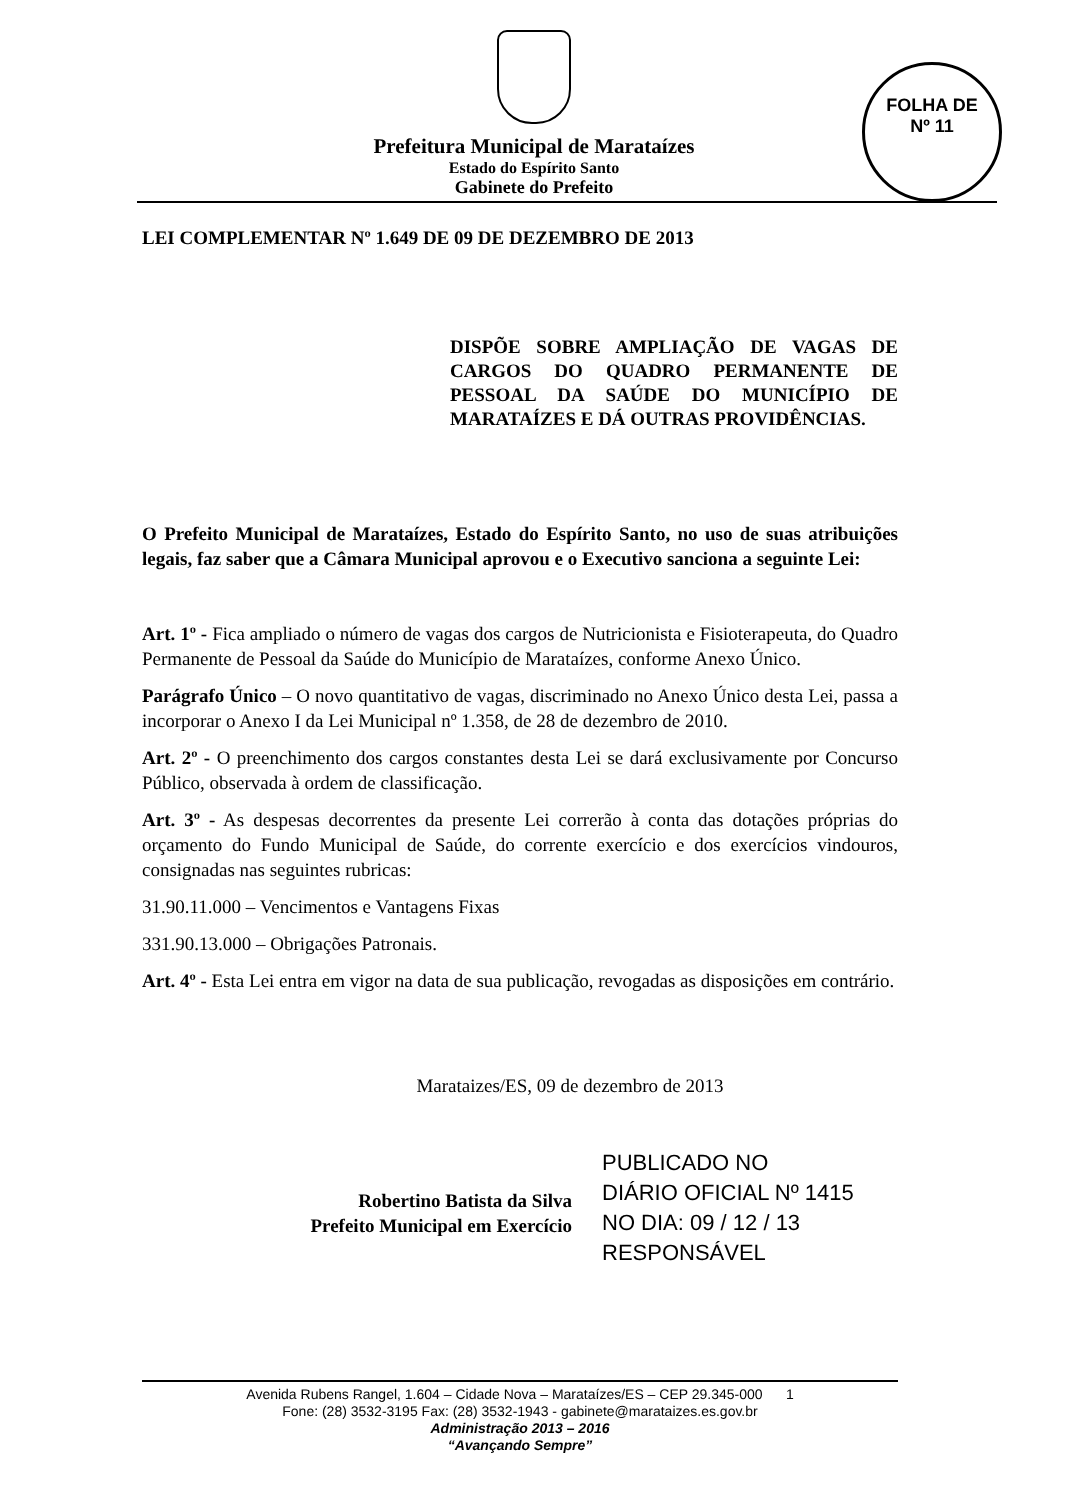Prefeitura Municipal de Marataízes
Estado do Espírito Santo
Gabinete do Prefeito
FOLHA DE
Nº 11
LEI COMPLEMENTAR Nº 1.649 DE 09 DE DEZEMBRO DE 2013
DISPÕE SOBRE AMPLIAÇÃO DE VAGAS DE CARGOS DO QUADRO PERMANENTE DE PESSOAL DA SAÚDE DO MUNICÍPIO DE MARATAÍZES E DÁ OUTRAS PROVIDÊNCIAS.
O Prefeito Municipal de Marataízes, Estado do Espírito Santo, no uso de suas atribuições legais, faz saber que a Câmara Municipal aprovou e o Executivo sanciona a seguinte Lei:
Art. 1º - Fica ampliado o número de vagas dos cargos de Nutricionista e Fisioterapeuta, do Quadro Permanente de Pessoal da Saúde do Município de Marataízes, conforme Anexo Único.
Parágrafo Único – O novo quantitativo de vagas, discriminado no Anexo Único desta Lei, passa a incorporar o Anexo I da Lei Municipal nº 1.358, de 28 de dezembro de 2010.
Art. 2º - O preenchimento dos cargos constantes desta Lei se dará exclusivamente por Concurso Público, observada à ordem de classificação.
Art. 3º - As despesas decorrentes da presente Lei correrão à conta das dotações próprias do orçamento do Fundo Municipal de Saúde, do corrente exercício e dos exercícios vindouros, consignadas nas seguintes rubricas:
31.90.11.000 – Vencimentos e Vantagens Fixas
331.90.13.000 – Obrigações Patronais.
Art. 4º - Esta Lei entra em vigor na data de sua publicação, revogadas as disposições em contrário.
Marataizes/ES, 09 de dezembro de 2013
Robertino Batista da Silva
Prefeito Municipal em Exercício
PUBLICADO NO
DIÁRIO OFICIAL Nº 1415
NO DIA: 09 / 12 / 13
RESPONSÁVEL
Avenida Rubens Rangel, 1.604 – Cidade Nova – Marataízes/ES – CEP 29.345-000 1
Fone: (28) 3532-3195 Fax: (28) 3532-1943 - gabinete@marataizes.es.gov.br
Administração 2013 – 2016
“Avançando Sempre”